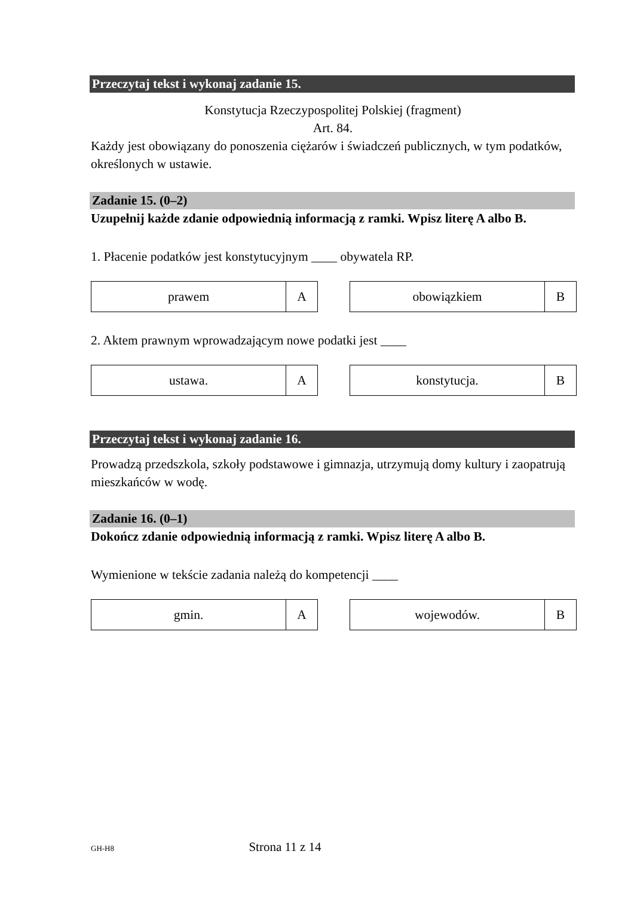Przeczytaj tekst i wykonaj zadanie 15.
Konstytucja Rzeczypospolitej Polskiej (fragment)
Art. 84.
Każdy jest obowiązany do ponoszenia ciężarów i świadczeń publicznych, w tym podatków, określonych w ustawie.
Zadanie 15. (0–2)
Uzupełnij każde zdanie odpowiednią informacją z ramki. Wpisz literę A albo B.
1. Płacenie podatków jest konstytucyjnym ____ obywatela RP.
| prawem | A |
| obowiązkiem | B |
2. Aktem prawnym wprowadzającym nowe podatki jest ____
| ustawa. | A |
| konstytucja. | B |
Przeczytaj tekst i wykonaj zadanie 16.
Prowadzą przedszkola, szkoły podstawowe i gimnazja, utrzymują domy kultury i zaopatrują mieszkańców w wodę.
Zadanie 16. (0–1)
Dokończ zdanie odpowiednią informacją z ramki. Wpisz literę A albo B.
Wymienione w tekście zadania należą do kompetencji ____
| gmin. | A |
| wojewodów. | B |
GH-H8 Strona 11 z 14